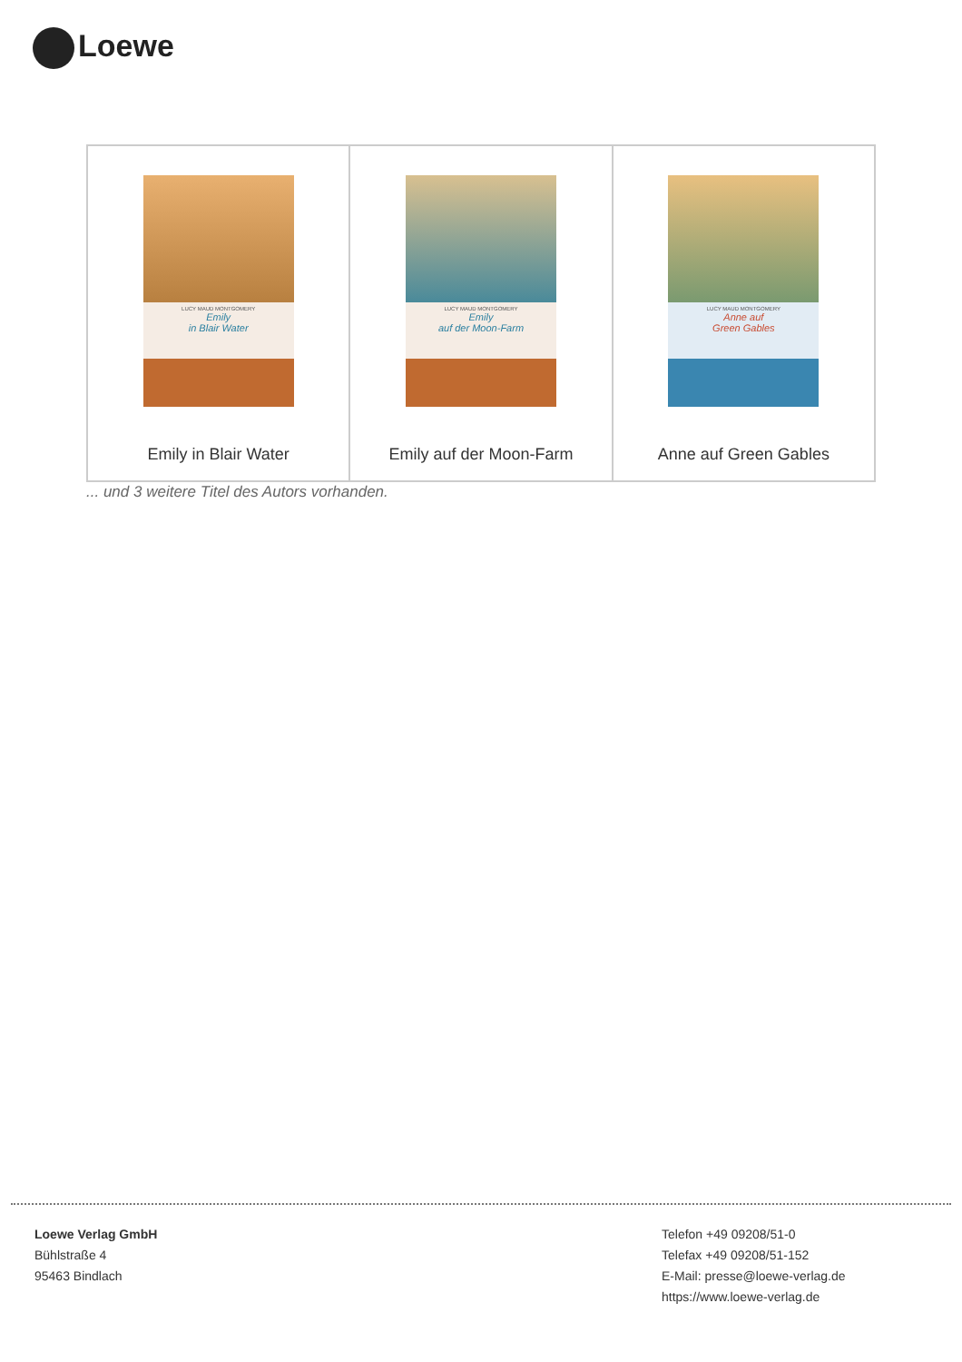Loewe
| LUCY MAUD MONTGOMERY Emily in Blair Water Emily in Blair Water | LUCY MAUD MONTGOMERY Emily auf der Moon-Farm Emily auf der Moon-Farm | LUCY MAUD MONTGOMERY Anne auf Green Gables Anne auf Green Gables |
... und 3 weitere Titel des Autors vorhanden.
Loewe Verlag GmbH
Bühlstraße 4
95463 Bindlach
Telefon +49 09208/51-0
Telefax +49 09208/51-152
E-Mail: presse@loewe-verlag.de
https://www.loewe-verlag.de